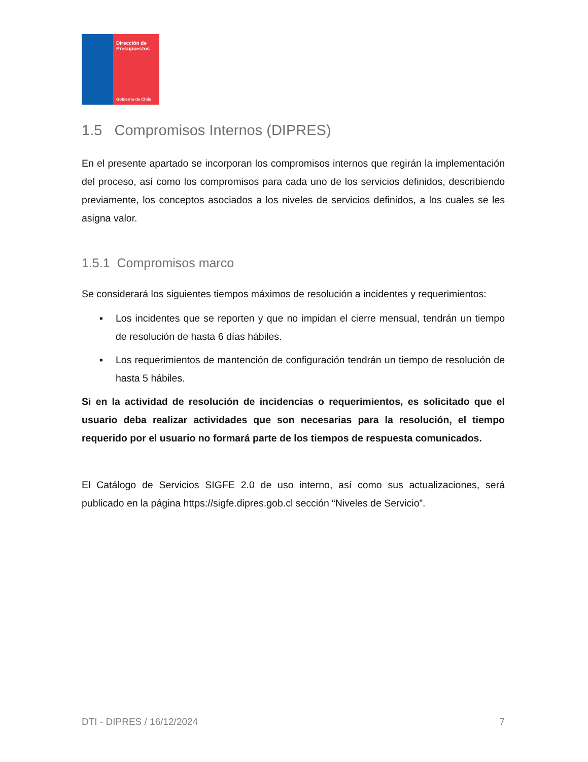Dirección de Presupuestos
Gobierno de Chile
1.5 Compromisos Internos (DIPRES)
En el presente apartado se incorporan los compromisos internos que regirán la implementación del proceso, así como los compromisos para cada uno de los servicios definidos, describiendo previamente, los conceptos asociados a los niveles de servicios definidos, a los cuales se les asigna valor.
1.5.1 Compromisos marco
Se considerará los siguientes tiempos máximos de resolución a incidentes y requerimientos:
▪ Los incidentes que se reporten y que no impidan el cierre mensual, tendrán un tiempo de resolución de hasta 6 días hábiles.
▪ Los requerimientos de mantención de configuración tendrán un tiempo de resolución de hasta 5 hábiles.
Si en la actividad de resolución de incidencias o requerimientos, es solicitado que el usuario deba realizar actividades que son necesarias para la resolución, el tiempo requerido por el usuario no formará parte de los tiempos de respuesta comunicados.
El Catálogo de Servicios SIGFE 2.0 de uso interno, así como sus actualizaciones, será publicado en la página https://sigfe.dipres.gob.cl sección “Niveles de Servicio”.
DTI - DIPRES / 16/12/2024 7